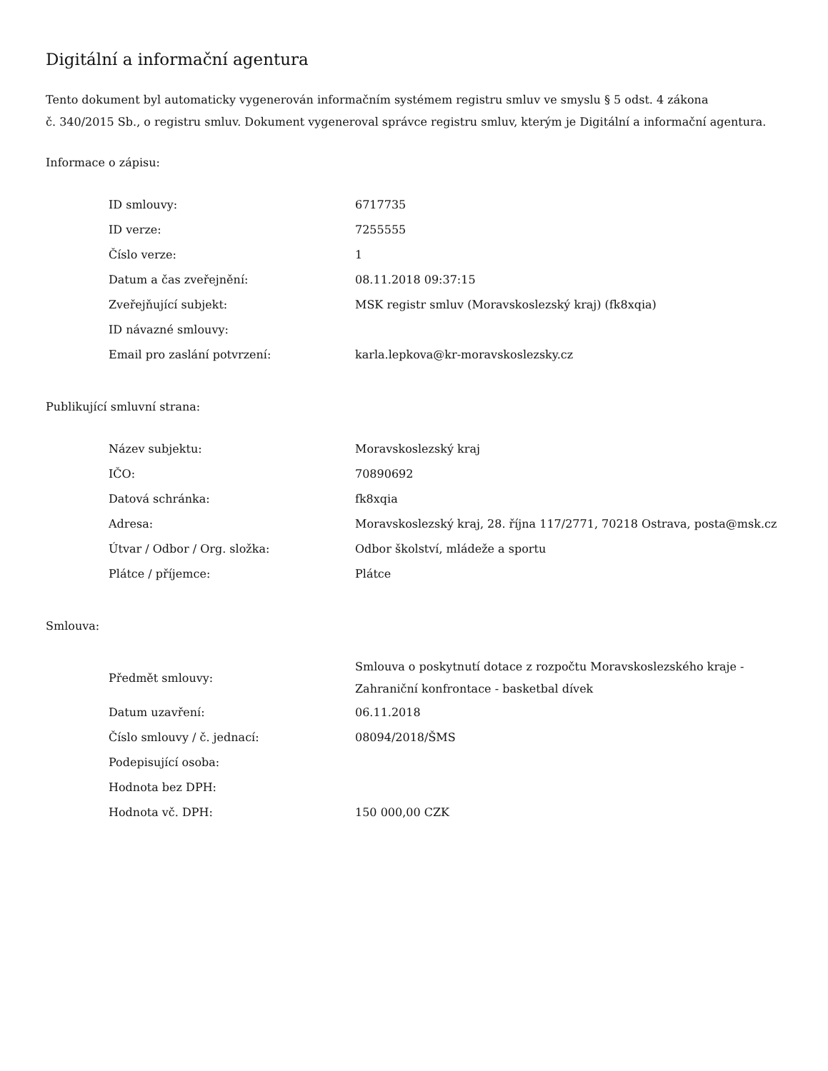Digitální a informační agentura
Tento dokument byl automaticky vygenerován informačním systémem registru smluv ve smyslu § 5 odst. 4 zákona
č. 340/2015 Sb., o registru smluv. Dokument vygeneroval správce registru smluv, kterým je Digitální a informační agentura.
Informace o zápisu:
| ID smlouvy: | 6717735 |
| ID verze: | 7255555 |
| Číslo verze: | 1 |
| Datum a čas zveřejnění: | 08.11.2018 09:37:15 |
| Zveřejňující subjekt: | MSK registr smluv (Moravskoslezský kraj) (fk8xqia) |
| ID návazné smlouvy: | |
| Email pro zaslání potvrzení: | karla.lepkova@kr-moravskoslezsky.cz |
Publikující smluvní strana:
| Název subjektu: | Moravskoslezský kraj |
| IČO: | 70890692 |
| Datová schránka: | fk8xqia |
| Adresa: | Moravskoslezský kraj, 28. října 117/2771, 70218 Ostrava, posta@msk.cz |
| Útvar / Odbor / Org. složka: | Odbor školství, mládeže a sportu |
| Plátce / příjemce: | Plátce |
Smlouva:
| Předmět smlouvy: | Smlouva o poskytnutí dotace z rozpočtu Moravskoslezského kraje - Zahraniční konfrontace - basketbal dívek |
| Datum uzavření: | 06.11.2018 |
| Číslo smlouvy / č. jednací: | 08094/2018/ŠMS |
| Podepisující osoba: | |
| Hodnota bez DPH: | |
| Hodnota vč. DPH: | 150 000,00 CZK |